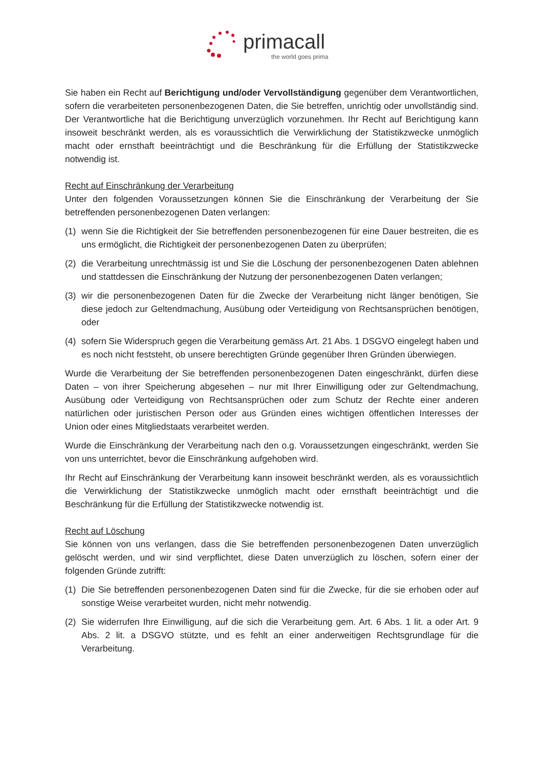primacall
the world goes prima
Sie haben ein Recht auf Berichtigung und/oder Vervollständigung gegenüber dem Verantwortlichen, sofern die verarbeiteten personenbezogenen Daten, die Sie betreffen, unrichtig oder unvollständig sind. Der Verantwortliche hat die Berichtigung unverzüglich vorzunehmen. Ihr Recht auf Berichtigung kann insoweit beschränkt werden, als es voraussichtlich die Verwirklichung der Statistikzwecke unmöglich macht oder ernsthaft beeinträchtigt und die Beschränkung für die Erfüllung der Statistikzwecke notwendig ist.
Recht auf Einschränkung der Verarbeitung
Unter den folgenden Voraussetzungen können Sie die Einschränkung der Verarbeitung der Sie betreffenden personenbezogenen Daten verlangen:
(1) wenn Sie die Richtigkeit der Sie betreffenden personenbezogenen für eine Dauer bestreiten, die es uns ermöglicht, die Richtigkeit der personenbezogenen Daten zu überprüfen;
(2) die Verarbeitung unrechtmässig ist und Sie die Löschung der personenbezogenen Daten ablehnen und stattdessen die Einschränkung der Nutzung der personenbezogenen Daten verlangen;
(3) wir die personenbezogenen Daten für die Zwecke der Verarbeitung nicht länger benötigen, Sie diese jedoch zur Geltendmachung, Ausübung oder Verteidigung von Rechtsansprüchen benötigen, oder
(4) sofern Sie Widerspruch gegen die Verarbeitung gemäss Art. 21 Abs. 1 DSGVO eingelegt haben und es noch nicht feststeht, ob unsere berechtigten Gründe gegenüber Ihren Gründen überwiegen.
Wurde die Verarbeitung der Sie betreffenden personenbezogenen Daten eingeschränkt, dürfen diese Daten – von ihrer Speicherung abgesehen – nur mit Ihrer Einwilligung oder zur Geltendmachung, Ausübung oder Verteidigung von Rechtsansprüchen oder zum Schutz der Rechte einer anderen natürlichen oder juristischen Person oder aus Gründen eines wichtigen öffentlichen Interesses der Union oder eines Mitgliedstaats verarbeitet werden.
Wurde die Einschränkung der Verarbeitung nach den o.g. Voraussetzungen eingeschränkt, werden Sie von uns unterrichtet, bevor die Einschränkung aufgehoben wird.
Ihr Recht auf Einschränkung der Verarbeitung kann insoweit beschränkt werden, als es voraussichtlich die Verwirklichung der Statistikzwecke unmöglich macht oder ernsthaft beeinträchtigt und die Beschränkung für die Erfüllung der Statistikzwecke notwendig ist.
Recht auf Löschung
Sie können von uns verlangen, dass die Sie betreffenden personenbezogenen Daten unverzüglich gelöscht werden, und wir sind verpflichtet, diese Daten unverzüglich zu löschen, sofern einer der folgenden Gründe zutrifft:
(1) Die Sie betreffenden personenbezogenen Daten sind für die Zwecke, für die sie erhoben oder auf sonstige Weise verarbeitet wurden, nicht mehr notwendig.
(2) Sie widerrufen Ihre Einwilligung, auf die sich die Verarbeitung gem. Art. 6 Abs. 1 lit. a oder Art. 9 Abs. 2 lit. a DSGVO stützte, und es fehlt an einer anderweitigen Rechtsgrundlage für die Verarbeitung.